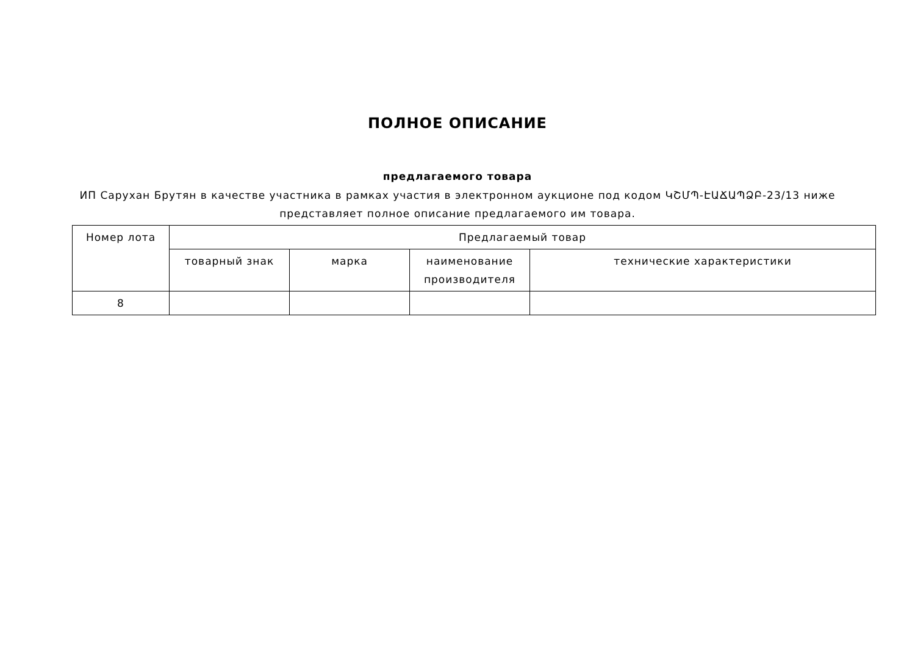ПОЛНОЕ ОПИСАНИЕ
предлагаемого товара
ИП Сарухан Брутян в качестве участника в рамках участия в электронном аукционе под кодом ԿՇՄՊ-ԷԱՃԱՊՁԲ-23/13 ниже представляет полное описание предлагаемого им товара.
| Номер лота | Предлагаемый товар | | | |
| --- | --- | --- | --- | --- |
| | товарный знак | марка | наименование производителя | технические характеристики |
| 8 | | | | |